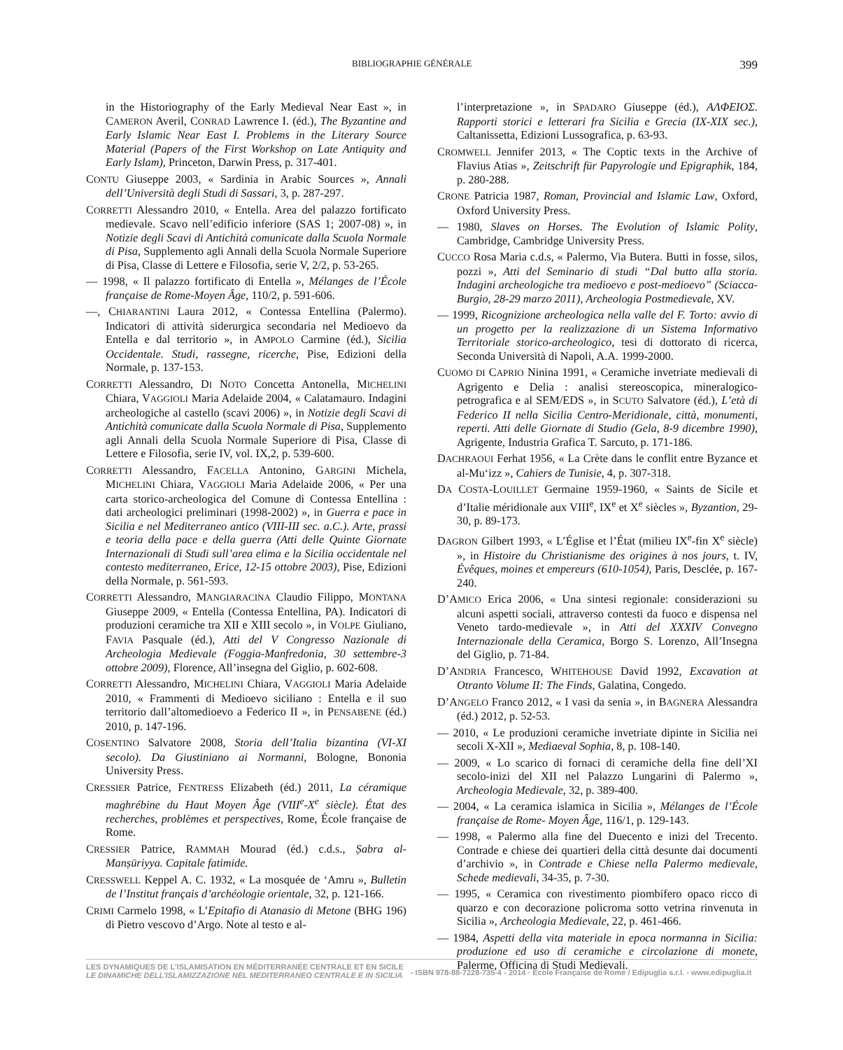BIBLIOGRAPHIE GÉNÉRALE 399
in the Historiography of the Early Medieval Near East », in CAMERON Averil, CONRAD Lawrence I. (éd.), The Byzantine and Early Islamic Near East I. Problems in the Literary Source Material (Papers of the First Workshop on Late Antiquity and Early Islam), Princeton, Darwin Press, p. 317-401.
CONTU Giuseppe 2003, « Sardinia in Arabic Sources », Annali dell’Università degli Studi di Sassari, 3, p. 287-297.
CORRETTI Alessandro 2010, « Entella. Area del palazzo fortificato medievale. Scavo nell’edificio inferiore (SAS 1; 2007-08) », in Notizie degli Scavi di Antichità comunicate dalla Scuola Normale di Pisa, Supplemento agli Annali della Scuola Normale Superiore di Pisa, Classe di Lettere e Filosofia, serie V, 2/2, p. 53-265.
— 1998, « Il palazzo fortificato di Entella », Mélanges de l’École française de Rome-Moyen Âge, 110/2, p. 591-606.
—, CHIARANTINI Laura 2012, « Contessa Entellina (Palermo). Indicatori di attività siderurgica secondaria nel Medioevo da Entella e dal territorio », in AMPOLO Carmine (éd.), Sicilia Occidentale. Studi, rassegne, ricerche, Pise, Edizioni della Normale, p. 137-153.
CORRETTI Alessandro, DI NOTO Concetta Antonella, MICHELINI Chiara, VAGGIOLI Maria Adelaide 2004, « Calatamauro. Indagini archeologiche al castello (scavi 2006) », in Notizie degli Scavi di Antichità comunicate dalla Scuola Normale di Pisa, Supplemento agli Annali della Scuola Normale Superiore di Pisa, Classe di Lettere e Filosofia, serie IV, vol. IX,2, p. 539-600.
CORRETTI Alessandro, FACELLA Antonino, GARGINI Michela, MICHELINI Chiara, VAGGIOLI Maria Adelaide 2006, « Per una carta storico-archeologica del Comune di Contessa Entellina : dati archeologici preliminari (1998-2002) », in Guerra e pace in Sicilia e nel Mediterraneo antico (VIII-III sec. a.C.). Arte, prassi e teoria della pace e della guerra (Atti delle Quinte Giornate Internazionali di Studi sull’area elima e la Sicilia occidentale nel contesto mediterraneo, Erice, 12-15 ottobre 2003), Pise, Edizioni della Normale, p. 561-593.
CORRETTI Alessandro, MANGIARACINA Claudio Filippo, MONTANA Giuseppe 2009, « Entella (Contessa Entellina, PA). Indicatori di produzioni ceramiche tra XII e XIII secolo », in VOLPE Giuliano, FAVIA Pasquale (éd.), Atti del V Congresso Nazionale di Archeologia Medievale (Foggia-Manfredonia, 30 settembre-3 ottobre 2009), Florence, All’insegna del Giglio, p. 602-608.
CORRETTI Alessandro, MICHELINI Chiara, VAGGIOLI Maria Adelaide 2010, « Frammenti di Medioevo siciliano : Entella e il suo territorio dall’altomedioevo a Federico II », in PENSABENE (éd.) 2010, p. 147-196.
COSENTINO Salvatore 2008, Storia dell’Italia bizantina (VI-XI secolo). Da Giustiniano ai Normanni, Bologne, Bononia University Press.
CRESSIER Patrice, FENTRESS Elizabeth (éd.) 2011, La céramique maghrébine du Haut Moyen Âge (VIII<sup>e</sup>-X<sup>e</sup> siècle). État des recherches, problèmes et perspectives, Rome, École française de Rome.
CRESSIER Patrice, RAMMAH Mourad (éd.) c.d.s., Ṣabra al-Manṣūriyya. Capitale fatimide.
CRESSWELL Keppel A. C. 1932, « La mosquée de ‘Amru », Bulletin de l’Institut français d’archéologie orientale, 32, p. 121-166.
CRIMI Carmelo 1998, « L’Epitafio di Atanasio di Metone (BHG 196) di Pietro vescovo d’Argo. Note al testo e al-
l’interpretazione », in SPADARO Giuseppe (éd.), ΑΛΦΕΙΟΣ. Rapporti storici e letterari fra Sicilia e Grecia (IX-XIX sec.), Caltanissetta, Edizioni Lussografica, p. 63-93.
CROMWELL Jennifer 2013, « The Coptic texts in the Archive of Flavius Atias », Zeitschrift für Papyrologie und Epigraphik, 184, p. 280-288.
CRONE Patricia 1987, Roman, Provincial and Islamic Law, Oxford, Oxford University Press.
— 1980, Slaves on Horses. The Evolution of Islamic Polity, Cambridge, Cambridge University Press.
CUCCO Rosa Maria c.d.s, « Palermo, Via Butera. Butti in fosse, silos, pozzi », Atti del Seminario di studi “Dal butto alla storia. Indagini archeologiche tra medioevo e post-medioevo” (Sciacca-Burgio, 28-29 marzo 2011), Archeologia Postmedievale, XV.
— 1999, Ricognizione archeologica nella valle del F. Torto: avvio di un progetto per la realizzazione di un Sistema Informativo Territoriale storico-archeologico, tesi di dottorato di ricerca, Seconda Università di Napoli, A.A. 1999-2000.
CUOMO DI CAPRIO Ninina 1991, « Ceramiche invetriate medievali di Agrigento e Delia : analisi stereoscopica, mineralogico-petrografica e al SEM/EDS », in SCUTO Salvatore (éd.), L’età di Federico II nella Sicilia Centro-Meridionale, città, monumenti, reperti. Atti delle Giornate di Studio (Gela, 8-9 dicembre 1990), Agrigente, Industria Grafica T. Sarcuto, p. 171-186.
DACHRAOUI Ferhat 1956, « La Crète dans le conflit entre Byzance et al-Mu‘izz », Cahiers de Tunisie, 4, p. 307-318.
DA COSTA-LOUILLET Germaine 1959-1960, « Saints de Sicile et d’Italie méridionale aux VIII<sup>e</sup>, IX<sup>e</sup> et X<sup>e</sup> siècles », Byzantion, 29-30, p. 89-173.
DAGRON Gilbert 1993, « L’Église et l’État (milieu IX<sup>e</sup>-fin X<sup>e</sup> siècle) », in Histoire du Christianisme des origines à nos jours, t. IV, Évêques, moines et empereurs (610-1054), Paris, Desclée, p. 167-240.
D’AMICO Erica 2006, « Una sintesi regionale: considerazioni su alcuni aspetti sociali, attraverso contesti da fuoco e dispensa nel Veneto tardo-medievale », in Atti del XXXIV Convegno Internazionale della Ceramica, Borgo S. Lorenzo, All’Insegna del Giglio, p. 71-84.
D’ANDRIA Francesco, WHITEHOUSE David 1992, Excavation at Otranto Volume II: The Finds, Galatina, Congedo.
D’ANGELO Franco 2012, « I vasi da senia », in BAGNERA Alessandra (éd.) 2012, p. 52-53.
— 2010, « Le produzioni ceramiche invetriate dipinte in Sicilia nei secoli X-XII », Mediaeval Sophia, 8, p. 108-140.
— 2009, « Lo scarico di fornaci di ceramiche della fine dell’XI secolo-inizi del XII nel Palazzo Lungarini di Palermo », Archeologia Medievale, 32, p. 389-400.
— 2004, « La ceramica islamica in Sicilia », Mélanges de l’École française de Rome- Moyen Âge, 116/1, p. 129-143.
— 1998, « Palermo alla fine del Duecento e inizi del Trecento. Contrade e chiese dei quartieri della città desunte dai documenti d’archivio », in Contrade e Chiese nella Palermo medievale, Schede medievali, 34-35, p. 7-30.
— 1995, « Ceramica con rivestimento piombifero opaco ricco di quarzo e con decorazione policroma sotto vetrina rinvenuta in Sicilia », Archeologia Medievale, 22, p. 461-466.
— 1984, Aspetti della vita materiale in epoca normanna in Sicilia: produzione ed uso di ceramiche e circolazione di monete, Palerme, Officina di Studi Medievali.
LES DYNAMIQUES DE L’ISLAMISATION EN MÉDITERRANÉE CENTRALE ET EN SICILE
LE DINAMICHE DELL’ISLAMIZZAZIONE NEL MEDITERRANEO CENTRALE E IN SICILIA
- ISBN 978-88-7228-735-4 - 2014 · École Française de Rome / Edipuglia s.r.l. - www.edipuglia.it